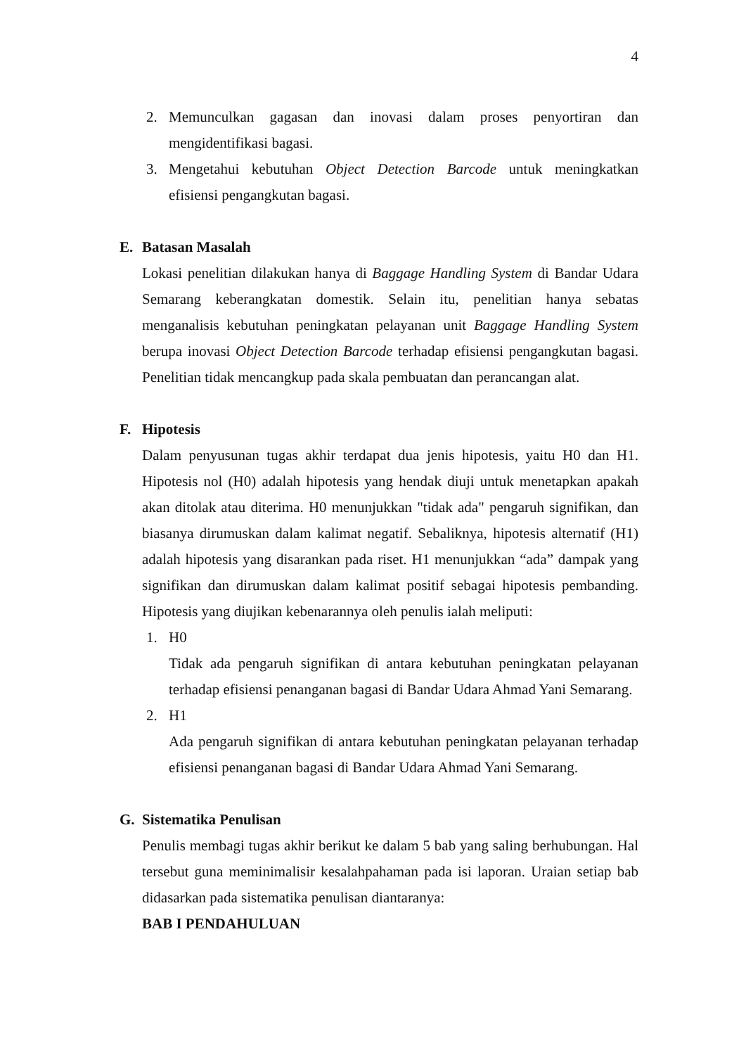4
2. Memunculkan gagasan dan inovasi dalam proses penyortiran dan mengidentifikasi bagasi.
3. Mengetahui kebutuhan Object Detection Barcode untuk meningkatkan efisiensi pengangkutan bagasi.
E. Batasan Masalah
Lokasi penelitian dilakukan hanya di Baggage Handling System di Bandar Udara Semarang keberangkatan domestik. Selain itu, penelitian hanya sebatas menganalisis kebutuhan peningkatan pelayanan unit Baggage Handling System berupa inovasi Object Detection Barcode terhadap efisiensi pengangkutan bagasi. Penelitian tidak mencangkup pada skala pembuatan dan perancangan alat.
F. Hipotesis
Dalam penyusunan tugas akhir terdapat dua jenis hipotesis, yaitu H0 dan H1. Hipotesis nol (H0) adalah hipotesis yang hendak diuji untuk menetapkan apakah akan ditolak atau diterima. H0 menunjukkan "tidak ada" pengaruh signifikan, dan biasanya dirumuskan dalam kalimat negatif. Sebaliknya, hipotesis alternatif (H1) adalah hipotesis yang disarankan pada riset. H1 menunjukkan “ada” dampak yang signifikan dan dirumuskan dalam kalimat positif sebagai hipotesis pembanding. Hipotesis yang diujikan kebenarannya oleh penulis ialah meliputi:
1. H0
Tidak ada pengaruh signifikan di antara kebutuhan peningkatan pelayanan terhadap efisiensi penanganan bagasi di Bandar Udara Ahmad Yani Semarang.
2. H1
Ada pengaruh signifikan di antara kebutuhan peningkatan pelayanan terhadap efisiensi penanganan bagasi di Bandar Udara Ahmad Yani Semarang.
G. Sistematika Penulisan
Penulis membagi tugas akhir berikut ke dalam 5 bab yang saling berhubungan. Hal tersebut guna meminimalisir kesalahpahaman pada isi laporan. Uraian setiap bab didasarkan pada sistematika penulisan diantaranya:
BAB I PENDAHULUAN